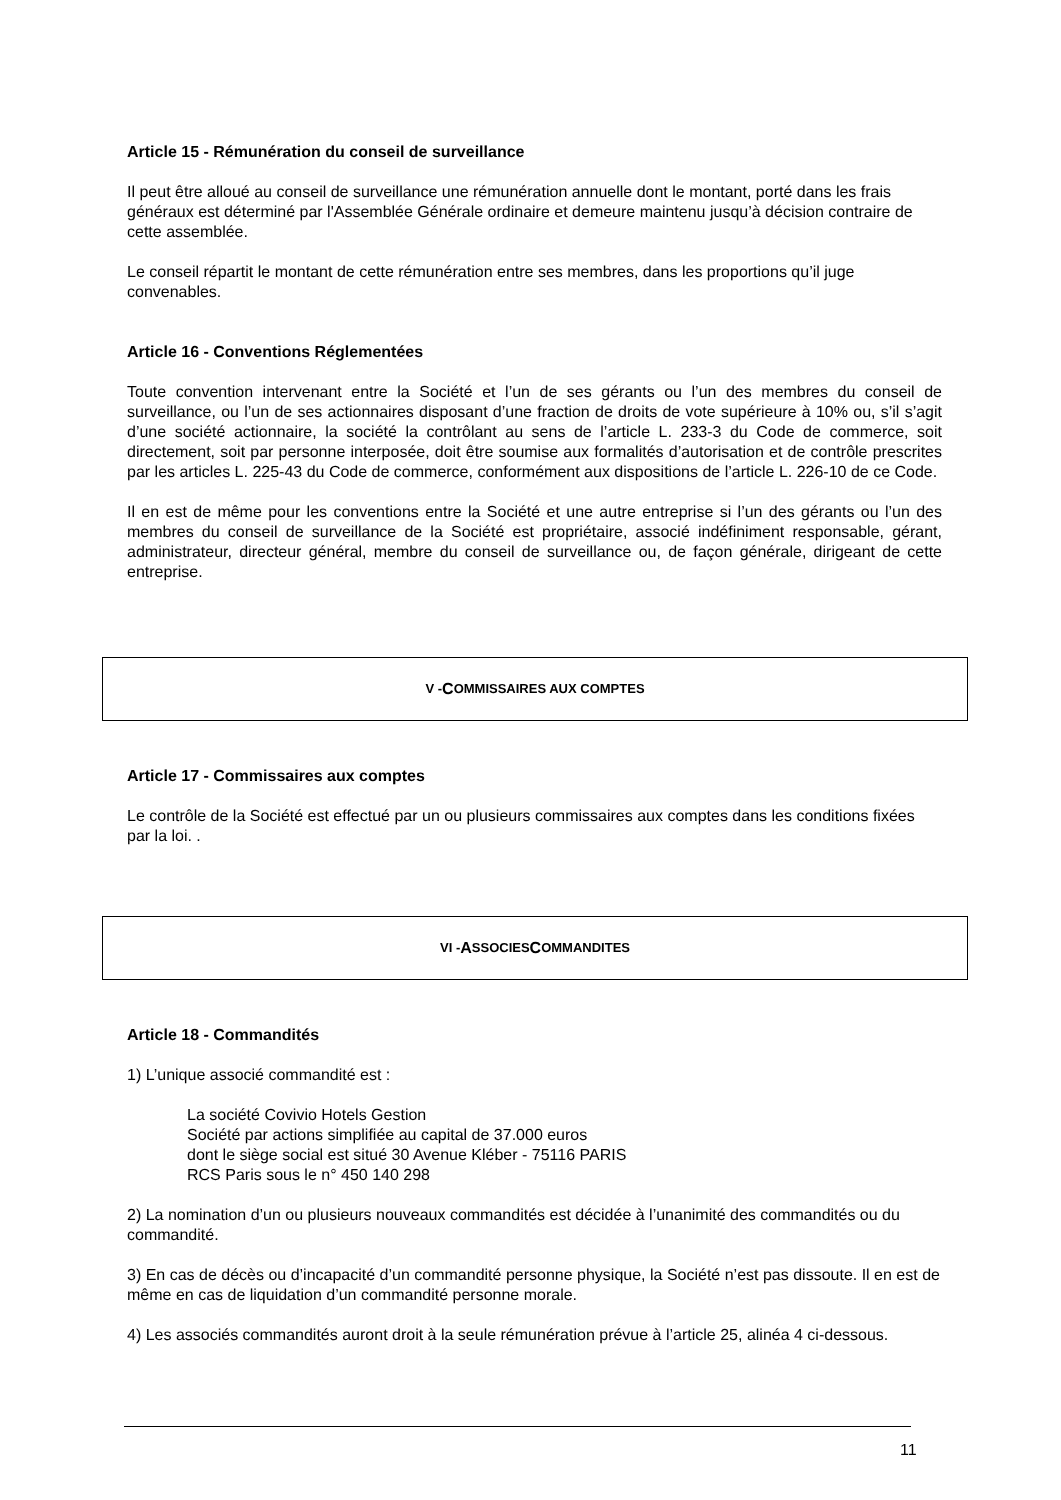Article 15 - Rémunération du conseil de surveillance
Il peut être alloué au conseil de surveillance une rémunération annuelle dont le montant, porté dans les frais généraux est déterminé par l'Assemblée Générale ordinaire et demeure maintenu jusqu’à décision contraire de cette assemblée.
Le conseil répartit le montant de cette rémunération entre ses membres, dans les proportions qu’il juge convenables.
Article 16 - Conventions Réglementées
Toute convention intervenant entre la Société et l’un de ses gérants ou l’un des membres du conseil de surveillance, ou l’un de ses actionnaires disposant d’une fraction de droits de vote supérieure à 10% ou, s’il s’agit d’une société actionnaire, la société la contrôlant au sens de l’article L. 233-3 du Code de commerce, soit directement, soit par personne interposée, doit être soumise aux formalités d’autorisation et de contrôle prescrites par les articles L. 225-43 du Code de commerce, conformément aux dispositions de l’article L. 226-10 de ce Code.
Il en est de même pour les conventions entre la Société et une autre entreprise si l’un des gérants ou l’un des membres du conseil de surveillance de la Société est propriétaire, associé indéfiniment responsable, gérant, administrateur, directeur général, membre du conseil de surveillance ou, de façon générale, dirigeant de cette entreprise.
V - C OMMISSAIRES AUX COMPTES
Article 17 - Commissaires aux comptes
Le contrôle de la Société est effectué par un ou plusieurs commissaires aux comptes dans les conditions fixées par la loi. .
VI - A SSOCIES C OMMANDITES
Article 18 - Commandités
1) L’unique associé commandité est :
La société Covivio Hotels Gestion
Société par actions simplifiée au capital de 37.000 euros
dont le siège social est situé 30 Avenue Kléber - 75116 PARIS
RCS Paris sous le n° 450 140 298
2) La nomination d’un ou plusieurs nouveaux commandités est décidée à l’unanimité des commandités ou du commandité.
3) En cas de décès ou d’incapacité d’un commandité personne physique, la Société n’est pas dissoute. Il en est de même en cas de liquidation d’un commandité personne morale.
4) Les associés commandités auront droit à la seule rémunération prévue à l’article 25, alinéa 4 ci-dessous.
11